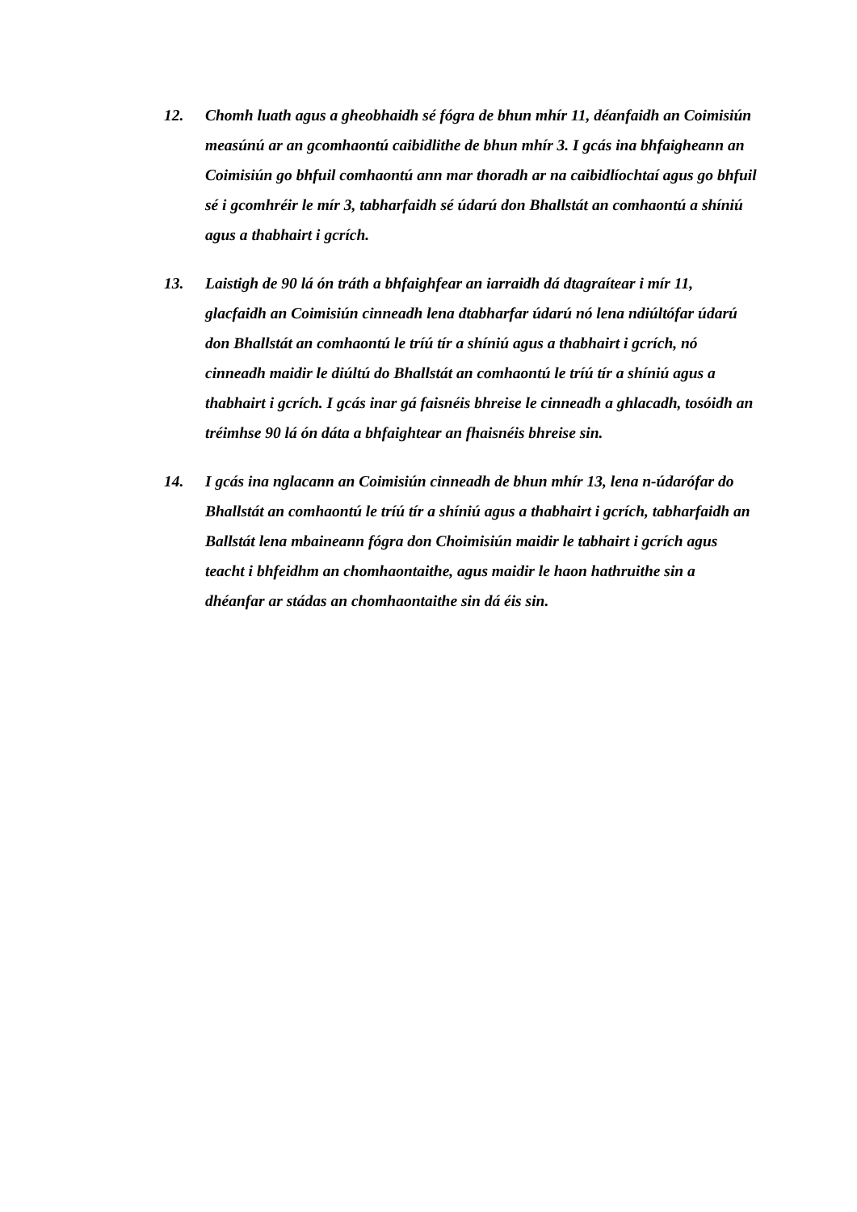12. Chomh luath agus a gheobhaidh sé fógra de bhun mhír 11, déanfaidh an Coimisiún measúnú ar an gcomhaontú caibidlithe de bhun mhír 3. I gcás ina bhfaigheann an Coimisiún go bhfuil comhaontú ann mar thoradh ar na caibidlíochtaí agus go bhfuil sé i gcomhréir le mír 3, tabharfaidh sé údarú don Bhallstát an comhaontú a shíniú agus a thabhairt i gcrích.
13. Laistigh de 90 lá ón tráth a bhfaighfear an iarraidh dá dtagraítear i mír 11, glacfaidh an Coimisiún cinneadh lena dtabharfar údarú nó lena ndiúltófar údarú don Bhallstát an comhaontú le tríú tír a shíniú agus a thabhairt i gcrích, nó cinneadh maidir le diúltú do Bhallstát an comhaontú le tríú tír a shíniú agus a thabhairt i gcrích. I gcás inar gá faisnéis bhreise le cinneadh a ghlacadh, tosóidh an tréimhse 90 lá ón dáta a bhfaightear an fhaisnéis bhreise sin.
14. I gcás ina nglacann an Coimisiún cinneadh de bhun mhír 13, lena n-údarófar do Bhallstát an comhaontú le tríú tír a shíniú agus a thabhairt i gcrích, tabharfaidh an Ballstát lena mbaineann fógra don Choimisiún maidir le tabhairt i gcrích agus teacht i bhfeidhm an chomhaontaithe, agus maidir le haon hathruithe sin a dhéanfar ar stádas an chomhaontaithe sin dá éis sin.